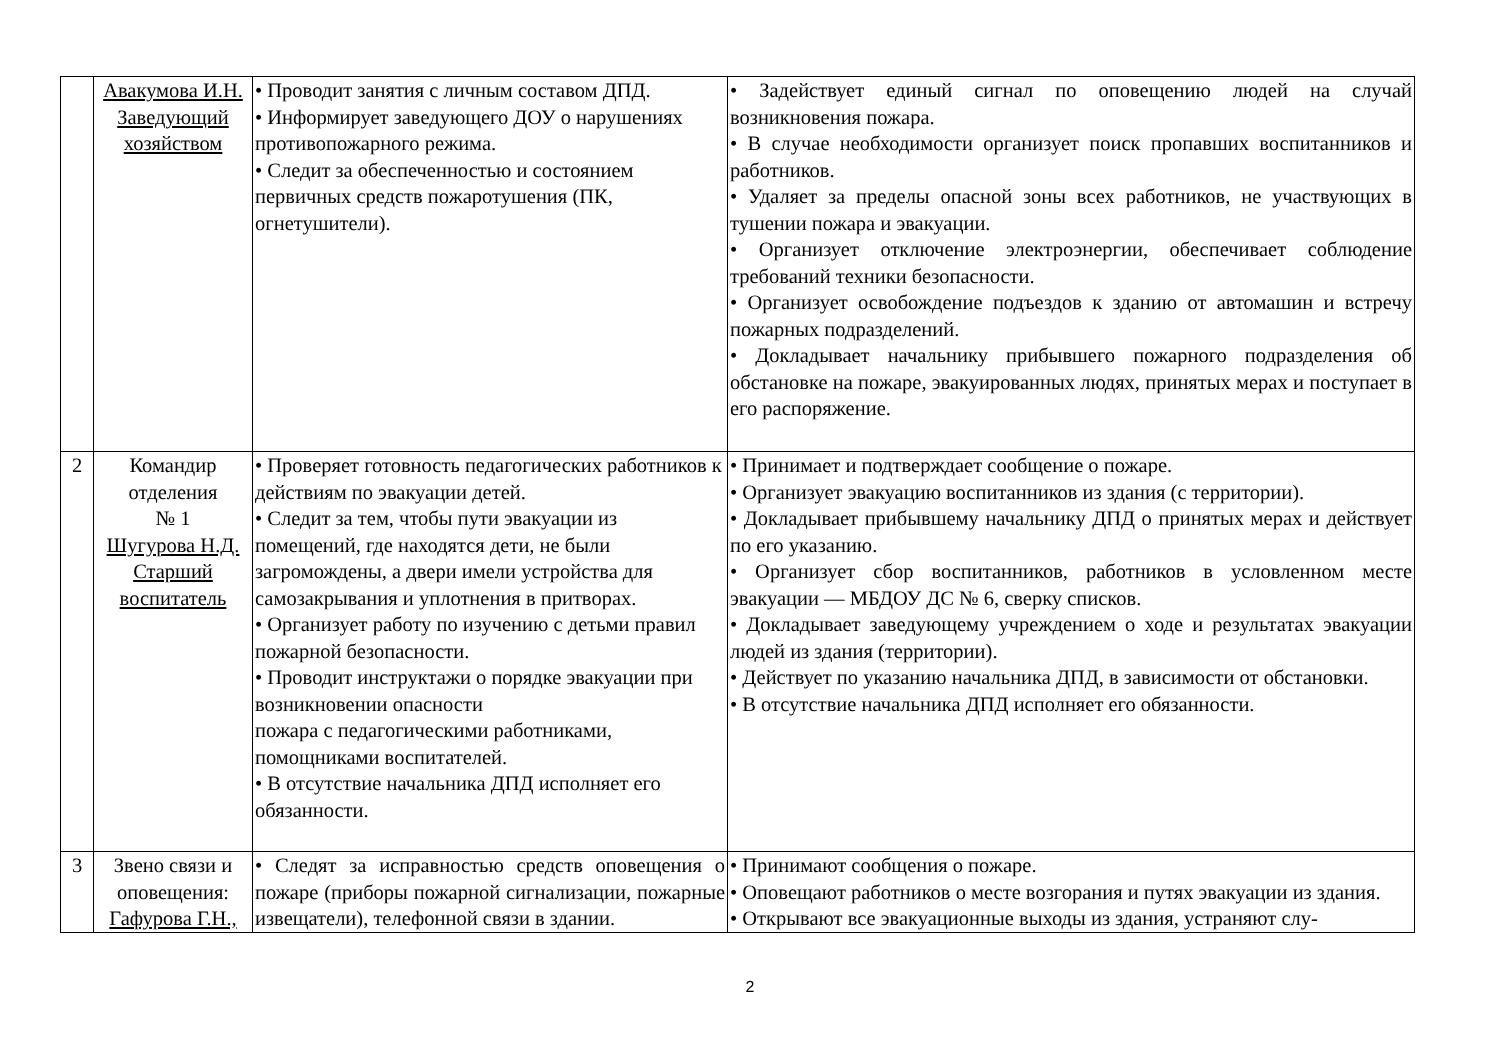| | Авакумова И.Н. Заведующий хозяйством | • Проводит занятия с личным составом ДПД. • Информирует заведующего ДОУ о нарушениях противопожарного режима. • Следит за обеспеченностью и состоянием первичных средств пожаротушения (ПК, огнетушители). | • Задействует единый сигнал по оповещению людей на случай возникновения пожара. • В случае необходимости организует поиск пропавших воспитанников и работников. • Удаляет за пределы опасной зоны всех работников, не участвующих в тушении пожара и эвакуации. • Организует отключение электроэнергии, обеспечивает соблюдение требований техники безопасности. • Организует освобождение подъездов к зданию от автомашин и встречу пожарных подразделений. • Докладывает начальнику прибывшего пожарного подразделения об обстановке на пожаре, эвакуированных людях, принятых мерах и поступает в его распоряжение. |
| 2 | Командир отделения № 1 Шугурова Н.Д. Старший воспитатель | • Проверяет готовность педагогических работников к действиям по эвакуации детей. • Следит за тем, чтобы пути эвакуации из помещений, где находятся дети, не были загромождены, а двери имели устройства для самозакрывания и уплотнения в притворах. • Организует работу по изучению с детьми правил пожарной безопасности. • Проводит инструктажи о порядке эвакуации при возникновении опасности пожара с педагогическими работниками, помощниками воспитателей. • В отсутствие начальника ДПД исполняет его обязанности. | • Принимает и подтверждает сообщение о пожаре. • Организует эвакуацию воспитанников из здания (с территории). • Докладывает прибывшему начальнику ДПД о принятых мерах и действует по его указанию. • Организует сбор воспитанников, работников в условленном месте эвакуации — МБДОУ ДС № 6, сверку списков. • Докладывает заведующему учреждением о ходе и результатах эвакуации людей из здания (территории). • Действует по указанию начальника ДПД, в зависимости от обстановки. • В отсутствие начальника ДПД исполняет его обязанности. |
| 3 | Звено связи и оповещения: Гафурова Г.Н., | • Следят за исправностью средств оповещения о пожаре (приборы пожарной сигнализации, пожарные извещатели), телефонной связи в здании. | • Принимают сообщения о пожаре. • Оповещают работников о месте возгорания и путях эвакуации из здания. • Открывают все эвакуационные выходы из здания, устраняют слу- |
2